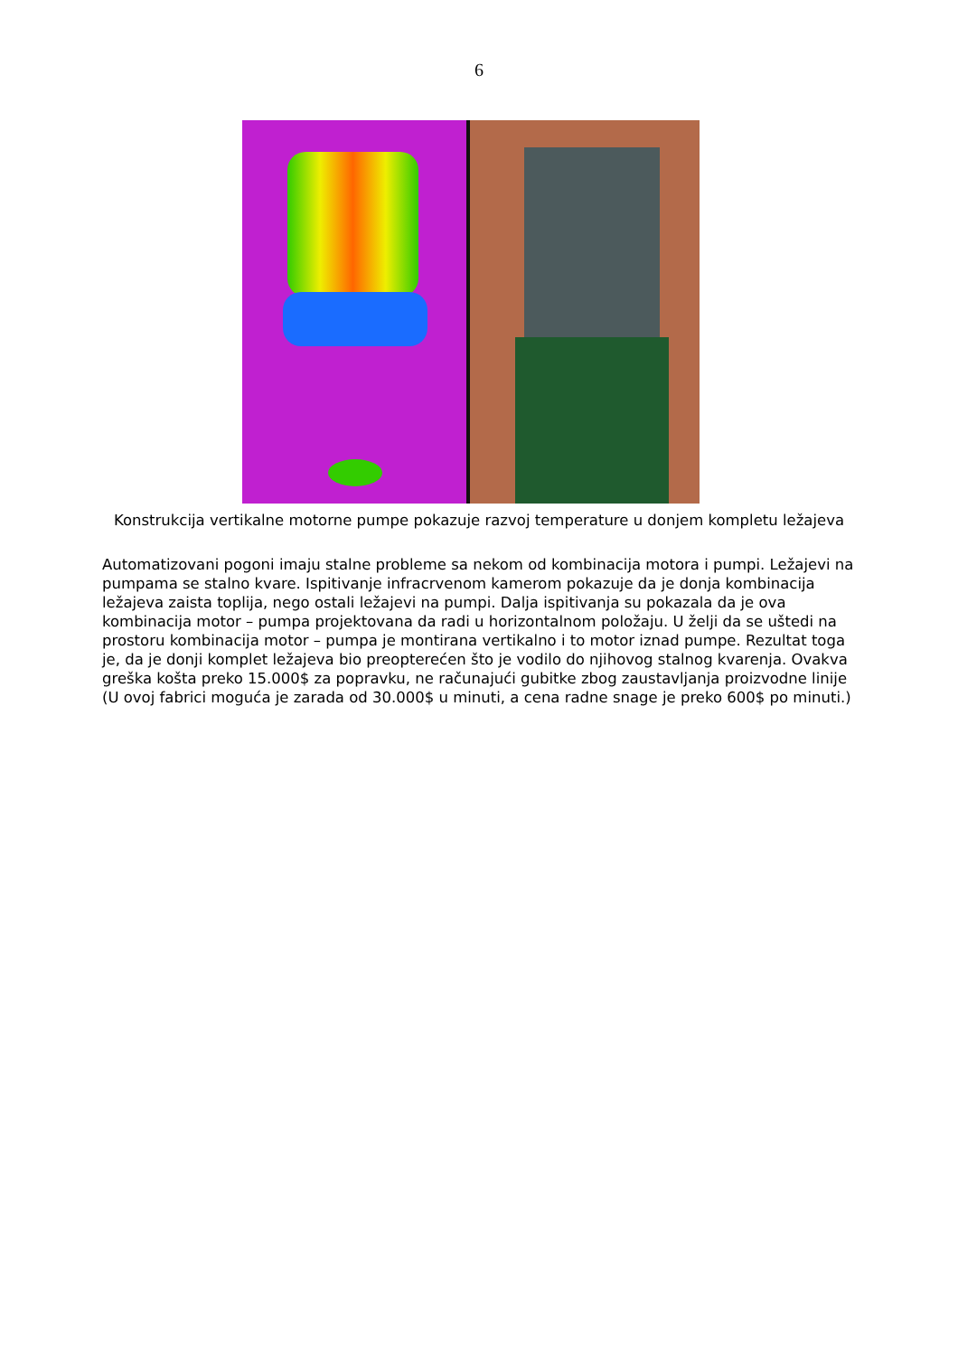6
Konstrukcija vertikalne motorne pumpe pokazuje razvoj temperature u donjem kompletu ležajeva
Automatizovani pogoni imaju stalne probleme sa nekom od kombinacija motora i pumpi. Ležajevi na pumpama se stalno kvare. Ispitivanje infracrvenom kamerom pokazuje da je donja kombinacija ležajeva zaista toplija, nego ostali ležajevi na pumpi. Dalja ispitivanja su pokazala da je ova kombinacija motor – pumpa projektovana da radi u horizontalnom položaju. U želji da se uštedi na prostoru kombinacija motor – pumpa je montirana vertikalno i to motor iznad pumpe. Rezultat toga je, da je donji komplet ležajeva bio preopterećen što je vodilo do njihovog stalnog kvarenja. Ovakva greška košta preko 15.000$ za popravku, ne računajući gubitke zbog zaustavljanja proizvodne linije (U ovoj fabrici moguća je zarada od 30.000$ u minuti, a cena radne snage je preko 600$ po minuti.)